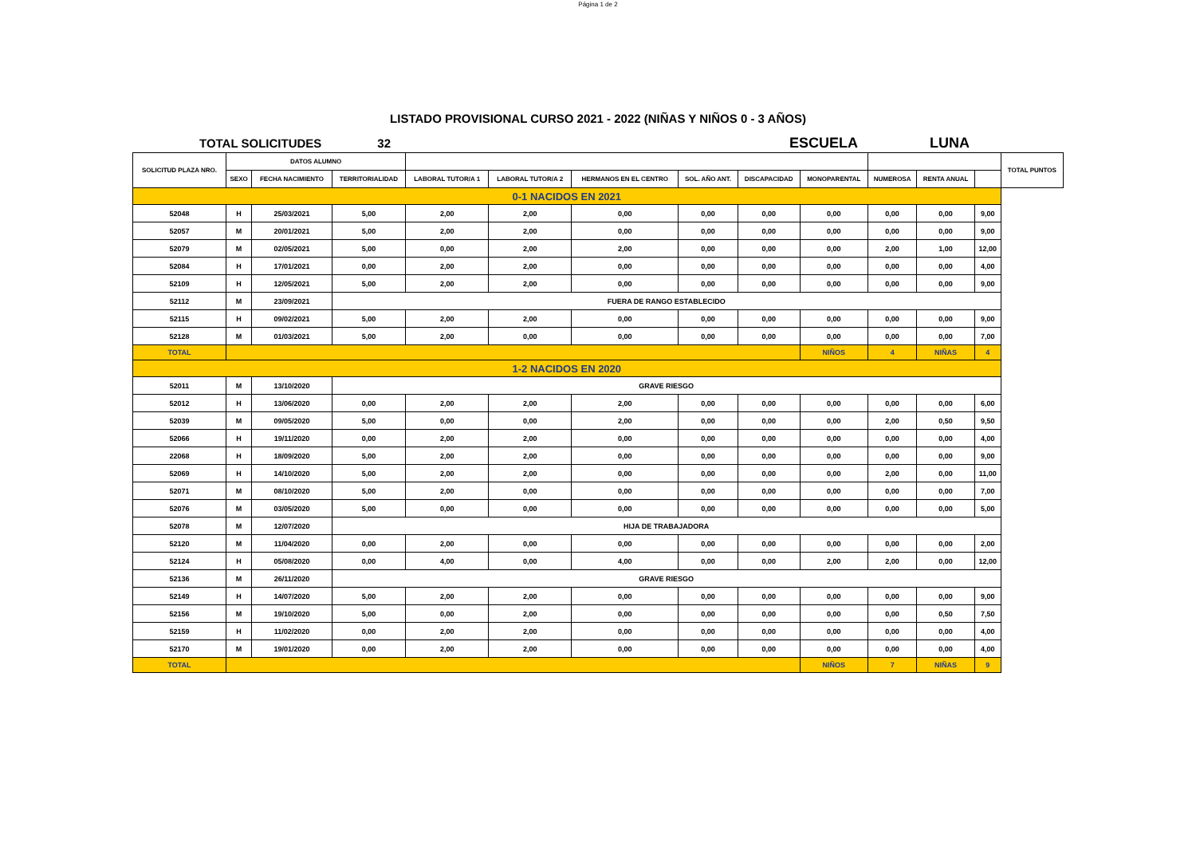Página 1 de 2
LISTADO PROVISIONAL CURSO 2021 - 2022 (NIÑAS Y NIÑOS 0 - 3 AÑOS)
TOTAL SOLICITUDES 32 ESCUELA LUNA
| SOLICITUD PLAZA NRO. | DATOS ALUMNO | | | | | | | | | | | | TOTAL PUNTOS |
| --- | --- | --- | --- | --- | --- | --- | --- | --- | --- | --- | --- | --- | --- |
| | SEXO | FECHA NACIMIENTO | TERRITORIALIDAD | LABORAL TUTOR/A 1 | LABORAL TUTOR/A 2 | HERMANOS EN EL CENTRO | SOL. AÑO ANT. | DISCAPACIDAD | MONOPARENTAL | NUMEROSA | RENTA ANUAL | | |
| 0-1 NACIDOS EN 2021 | | | | | | | | | | | | | |
| 52048 | H | 25/03/2021 | 5,00 | 2,00 | 2,00 | 0,00 | 0,00 | 0,00 | 0,00 | 0,00 | 0,00 | 9,00 | |
| 52057 | M | 20/01/2021 | 5,00 | 2,00 | 2,00 | 0,00 | 0,00 | 0,00 | 0,00 | 0,00 | 0,00 | 9,00 | |
| 52079 | M | 02/05/2021 | 5,00 | 0,00 | 2,00 | 2,00 | 0,00 | 0,00 | 0,00 | 2,00 | 1,00 | 12,00 | |
| 52084 | H | 17/01/2021 | 0,00 | 2,00 | 2,00 | 0,00 | 0,00 | 0,00 | 0,00 | 0,00 | 0,00 | 4,00 | |
| 52109 | H | 12/05/2021 | 5,00 | 2,00 | 2,00 | 0,00 | 0,00 | 0,00 | 0,00 | 0,00 | 0,00 | 9,00 | |
| 52112 | M | 23/09/2021 | FUERA DE RANGO ESTABLECIDO | | | | | | | | | | |
| 52115 | H | 09/02/2021 | 5,00 | 2,00 | 2,00 | 0,00 | 0,00 | 0,00 | 0,00 | 0,00 | 0,00 | 9,00 | |
| 52128 | M | 01/03/2021 | 5,00 | 2,00 | 0,00 | 0,00 | 0,00 | 0,00 | 0,00 | 0,00 | 0,00 | 7,00 | |
| TOTAL | | | | | | | | | NIÑOS | 4 | NIÑAS | 4 | |
| 1-2 NACIDOS EN 2020 | | | | | | | | | | | | | |
| 52011 | M | 13/10/2020 | GRAVE RIESGO | | | | | | | | | | |
| 52012 | H | 13/06/2020 | 0,00 | 2,00 | 2,00 | 2,00 | 0,00 | 0,00 | 0,00 | 0,00 | 0,00 | 6,00 | |
| 52039 | M | 09/05/2020 | 5,00 | 0,00 | 0,00 | 2,00 | 0,00 | 0,00 | 0,00 | 2,00 | 0,50 | 9,50 | |
| 52066 | H | 19/11/2020 | 0,00 | 2,00 | 2,00 | 0,00 | 0,00 | 0,00 | 0,00 | 0,00 | 0,00 | 4,00 | |
| 22068 | H | 18/09/2020 | 5,00 | 2,00 | 2,00 | 0,00 | 0,00 | 0,00 | 0,00 | 0,00 | 0,00 | 9,00 | |
| 52069 | H | 14/10/2020 | 5,00 | 2,00 | 2,00 | 0,00 | 0,00 | 0,00 | 0,00 | 2,00 | 0,00 | 11,00 | |
| 52071 | M | 08/10/2020 | 5,00 | 2,00 | 0,00 | 0,00 | 0,00 | 0,00 | 0,00 | 0,00 | 0,00 | 7,00 | |
| 52076 | M | 03/05/2020 | 5,00 | 0,00 | 0,00 | 0,00 | 0,00 | 0,00 | 0,00 | 0,00 | 0,00 | 5,00 | |
| 52078 | M | 12/07/2020 | HIJA DE TRABAJADORA | | | | | | | | | | |
| 52120 | M | 11/04/2020 | 0,00 | 2,00 | 0,00 | 0,00 | 0,00 | 0,00 | 0,00 | 0,00 | 0,00 | 2,00 | |
| 52124 | H | 05/08/2020 | 0,00 | 4,00 | 0,00 | 4,00 | 0,00 | 0,00 | 2,00 | 2,00 | 0,00 | 12,00 | |
| 52136 | M | 26/11/2020 | GRAVE RIESGO | | | | | | | | | | |
| 52149 | H | 14/07/2020 | 5,00 | 2,00 | 2,00 | 0,00 | 0,00 | 0,00 | 0,00 | 0,00 | 0,00 | 9,00 | |
| 52156 | M | 19/10/2020 | 5,00 | 0,00 | 2,00 | 0,00 | 0,00 | 0,00 | 0,00 | 0,00 | 0,50 | 7,50 | |
| 52159 | H | 11/02/2020 | 0,00 | 2,00 | 2,00 | 0,00 | 0,00 | 0,00 | 0,00 | 0,00 | 0,00 | 4,00 | |
| 52170 | M | 19/01/2020 | 0,00 | 2,00 | 2,00 | 0,00 | 0,00 | 0,00 | 0,00 | 0,00 | 0,00 | 4,00 | |
| TOTAL | | | | | | | | | NIÑOS | 7 | NIÑAS | 9 | |